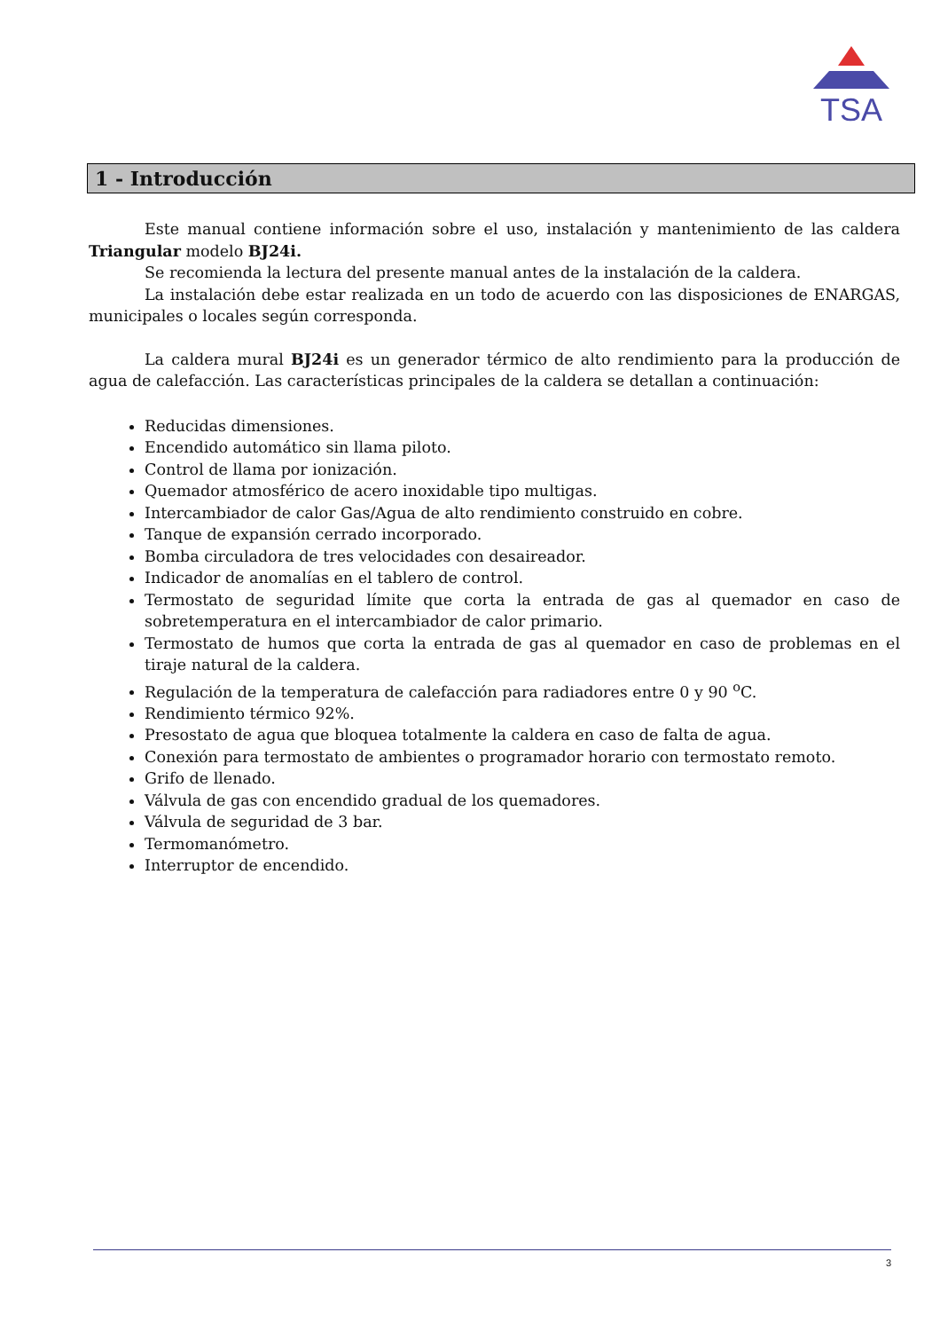TSA
1 - Introducción
Este manual contiene información sobre el uso, instalación y mantenimiento de las caldera Triangular modelo BJ24i.
Se recomienda la lectura del presente manual antes de la instalación de la caldera.
La instalación debe estar realizada en un todo de acuerdo con las disposiciones de ENARGAS, municipales o locales según corresponda.
La caldera mural BJ24i es un generador térmico de alto rendimiento para la producción de agua de calefacción. Las características principales de la caldera se detallan a continuación:
Reducidas dimensiones.
Encendido automático sin llama piloto.
Control de llama por ionización.
Quemador atmosférico de acero inoxidable tipo multigas.
Intercambiador de calor Gas/Agua de alto rendimiento construido en cobre.
Tanque de expansión cerrado incorporado.
Bomba circuladora de tres velocidades con desaireador.
Indicador de anomalías en el tablero de control.
Termostato de seguridad límite que corta la entrada de gas al quemador en caso de sobretemperatura en el intercambiador de calor primario.
Termostato de humos que corta la entrada de gas al quemador en caso de problemas en el tiraje natural de la caldera.
Regulación de la temperatura de calefacción para radiadores entre 0 y 90 <sup>o</sup>C.
Rendimiento térmico 92%.
Presostato de agua que bloquea totalmente la caldera en caso de falta de agua.
Conexión para termostato de ambientes o programador horario con termostato remoto.
Grifo de llenado.
Válvula de gas con encendido gradual de los quemadores.
Válvula de seguridad de 3 bar.
Termomanómetro.
Interruptor de encendido.
3